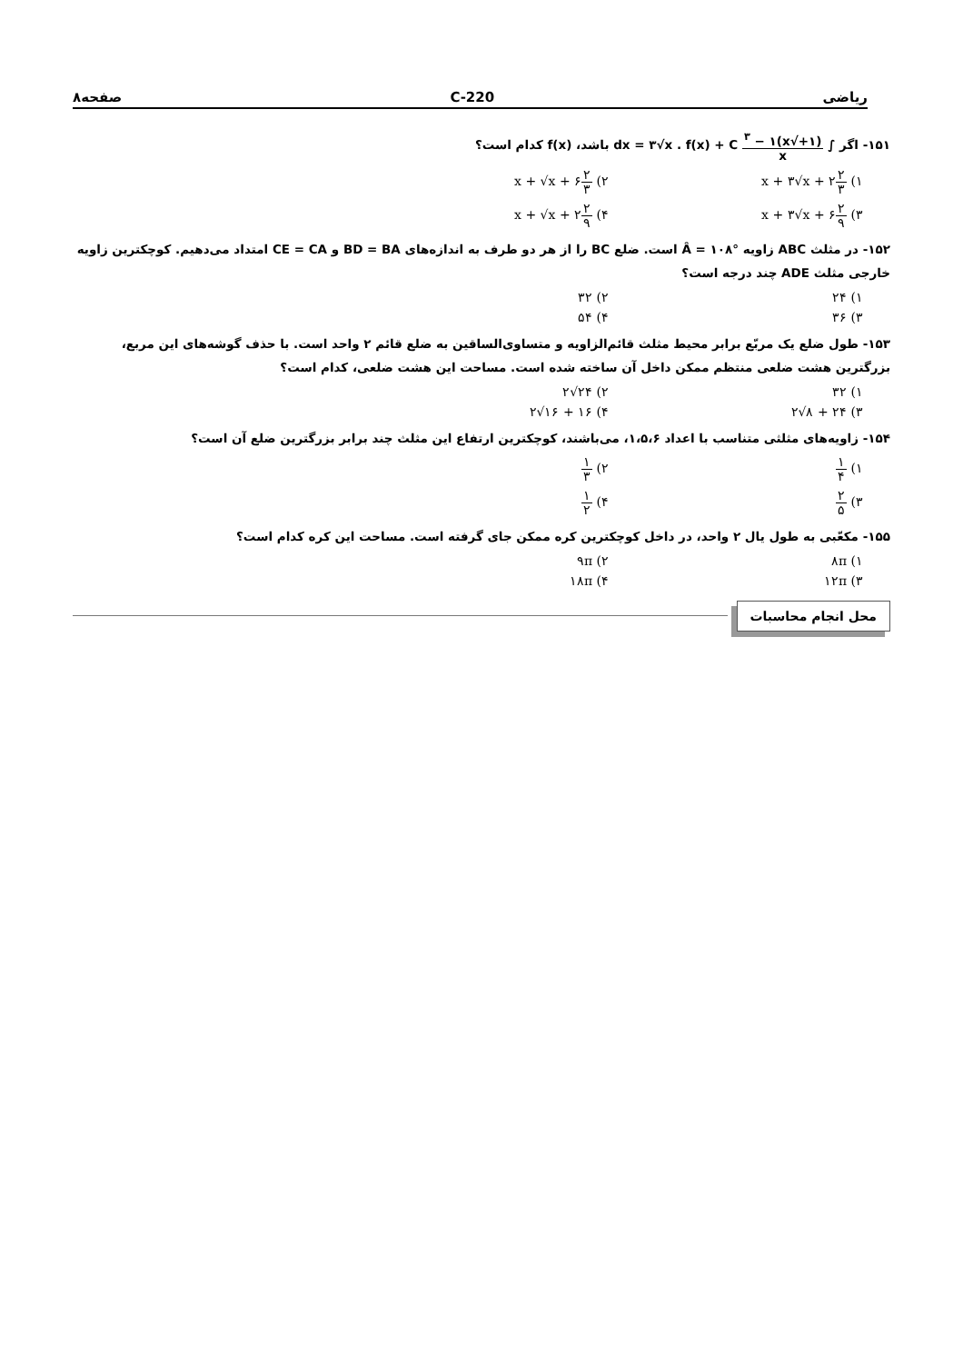ریاضی 220-C صفحه۸
۱۵۱- اگر ∫ (۱+√x)<sup>۳</sup> − ۱ x dx = ۳√x . f(x) + C باشد، f(x) کدام است؟
۱) ۲ ۳x + ۳√x + ۲
۲) ۲ ۳x + √x + ۶
۳) ۲ ۹x + ۳√x + ۶
۴) ۲ ۹x + √x + ۲
۱۵۲- در مثلث ABC زاویه Â = ۱۰۸° است. ضلع BC را از هر دو طرف به اندازه‌های BD = BA و CE = CA امتداد می‌دهیم. کوچکترین زاویه خارجی مثلث ADE چند درجه است؟
۱) ۲۴
۲) ۳۲
۳) ۳۶
۴) ۵۴
۱۵۳- طول ضلع یک مربّع برابر محیط مثلث قائم‌الزاویه و متساوی‌الساقین به ضلع قائم ۲ واحد است. با حذف گوشه‌های این مربع، بزرگترین هشت ضلعی منتظم ممکن داخل آن ساخته شده است. مساحت این هشت ضلعی، کدام است؟
۱) ۳۲
۲) ۲۴√۲
۳) ۲۴ + ۸√۲
۴) ۱۶ + ۱۶√۲
۱۵۴- زاویه‌های مثلثی متناسب با اعداد ۱،۵،۶، می‌باشند، کوچکترین ارتفاع این مثلث چند برابر بزرگترین ضلع آن است؟
۱) ۱ ۴
۲) ۱ ۳
۳) ۲ ۵
۴) ۱ ۲
۱۵۵- مکعّبی به طول یال ۲ واحد، در داخل کوچکترین کره ممکن جای گرفته است. مساحت این کره کدام است؟
۱) ۸π
۲) ۹π
۳) ۱۲π
۴) ۱۸π
محل انجام محاسبات